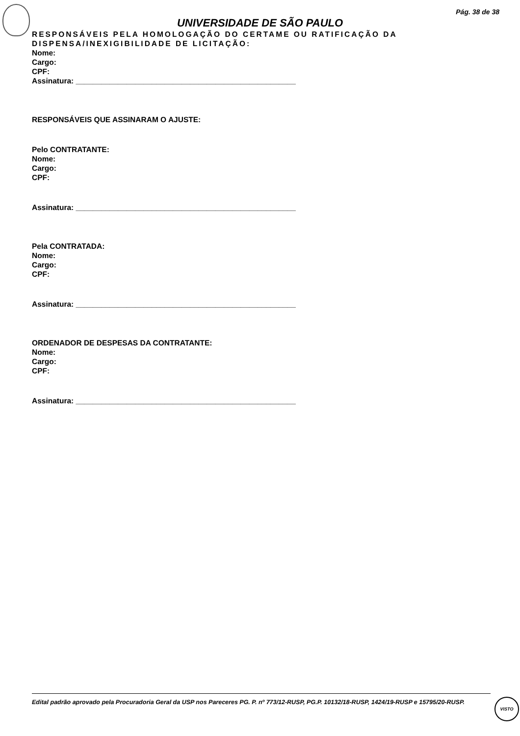Pág. 38 de 38
UNIVERSIDADE DE SÃO PAULO
RESPONSÁVEIS PELA HOMOLOGAÇÃO DO CERTAME OU RATIFICAÇÃO DA DISPENSA/INEXIGIBILIDADE DE LICITAÇÃO:
Nome:
Cargo:
CPF:
Assinatura: ____________________________________________________
RESPONSÁVEIS QUE ASSINARAM O AJUSTE:
Pelo CONTRATANTE:
Nome:
Cargo:
CPF:
Assinatura: ____________________________________________________
Pela CONTRATADA:
Nome:
Cargo:
CPF:
Assinatura: ____________________________________________________
ORDENADOR DE DESPESAS DA CONTRATANTE:
Nome:
Cargo:
CPF:
Assinatura: ____________________________________________________
Edital padrão aprovado pela Procuradoria Geral da USP nos Pareceres PG. P. nº 773/12-RUSP, PG.P. 10132/18-RUSP, 1424/19-RUSP e 15795/20-RUSP.
VISTO